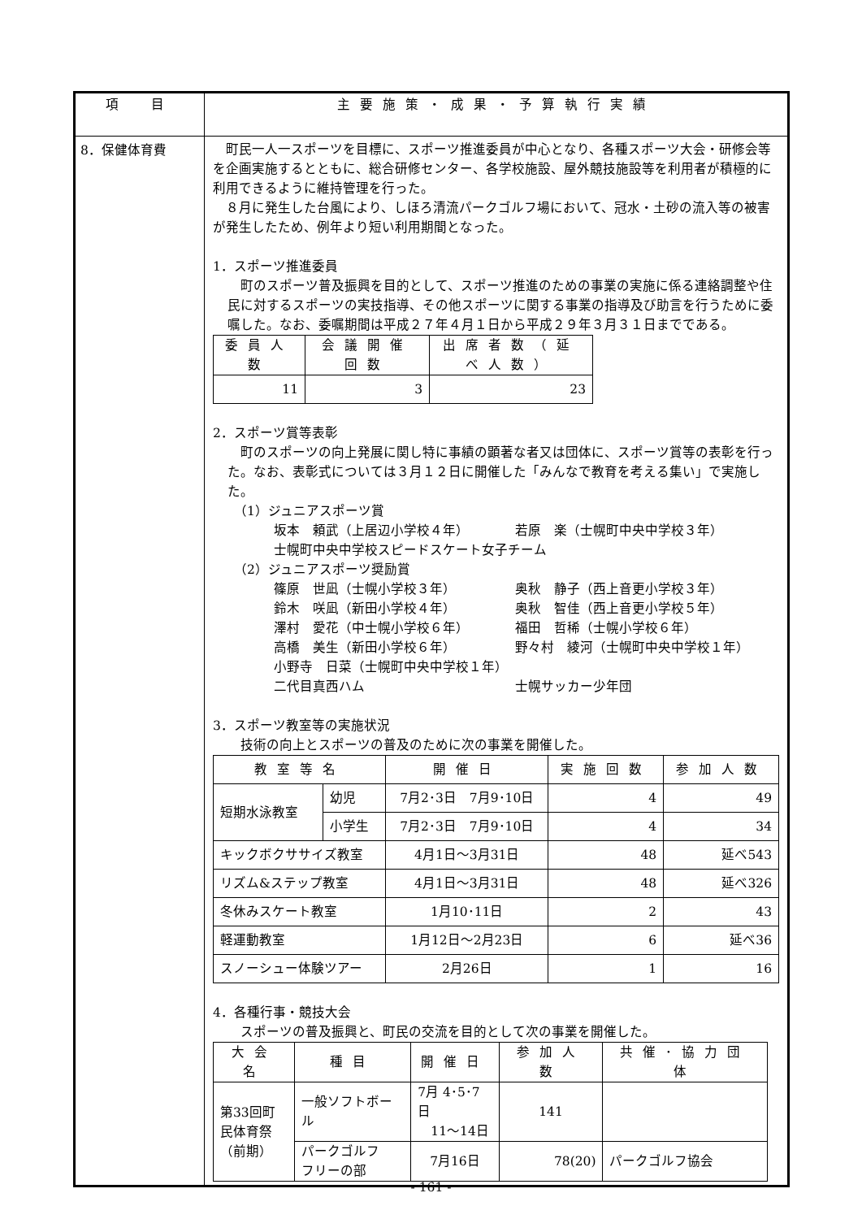| 項 目 | 主要施策・成果・予算執行実績 |
| --- | --- |
| 8．保健体育費 | 町民一人一スポーツを目標に、スポーツ推進委員が中心となり、各種スポーツ大会・研修会等を企画実施するとともに、総合研修センター、各学校施設、屋外競技施設等を利用者が積極的に利用できるように維持管理を行った。 ８月に発生した台風により、しほろ清流パークゴルフ場において、冠水・土砂の流入等の被害が発生したため、例年より短い利用期間となった。 1．スポーツ推進委員 町のスポーツ普及振興を目的として、スポーツ推進のための事業の実施に係る連絡調整や住民に対するスポーツの実技指導、その他スポーツに関する事業の指導及び助言を行うために委嘱した。なお、委嘱期間は平成２７年４月１日から平成２９年３月３１日までである。 / 委員人数 / 会議開催回数 / 出席者数（延べ人数） / / --- / --- / --- / / 11 / 3 / 23 / 2．スポーツ賞等表彰 町のスポーツの向上発展に関し特に事績の顕著な者又は団体に、スポーツ賞等の表彰を行った。なお、表彰式については３月１２日に開催した「みんなで教育を考える集い」で実施した。 （1）ジュニアスポーツ賞 坂本 頼武（上居辺小学校４年） 若原 楽（士幌町中央中学校３年） 士幌町中央中学校スピードスケート女子チーム （2）ジュニアスポーツ奨励賞 篠原 世凪（士幌小学校３年） 奥秋 静子（西上音更小学校３年） 鈴木 咲凪（新田小学校４年） 奥秋 智佳（西上音更小学校５年） 澤村 愛花（中士幌小学校６年） 福田 哲稀（士幌小学校６年） 高橋 美生（新田小学校６年） 野々村 綾河（士幌町中央中学校１年） 小野寺 日菜（士幌町中央中学校１年） 二代目真西ハム 士幌サッカー少年団 3．スポーツ教室等の実施状況 技術の向上とスポーツの普及のために次の事業を開催した。 / 教室等名 / / 開催日 / 実施回数 / 参加人数 / / --- / --- / --- / --- / --- / / 短期水泳教室 / 幼児 / 7月2･3日 7月9･10日 / 4 / 49 / / / 小学生 / 7月2･3日 7月9･10日 / 4 / 34 / / キックボクササイズ教室 / / 4月1日～3月31日 / 48 / 延べ543 / / リズム&ステップ教室 / / 4月1日～3月31日 / 48 / 延べ326 / / 冬休みスケート教室 / / 1月10･11日 / 2 / 43 / / 軽運動教室 / / 1月12日～2月23日 / 6 / 延べ36 / / スノーシュー体験ツアー / / 2月26日 / 1 / 16 / 4．各種行事・競技大会 スポーツの普及振興と、町民の交流を目的として次の事業を開催した。 / 大会名 / 種目 / 開催日 / 参加人数 / 共催･協力団体 / / --- / --- / --- / --- / --- / / 第33回町 民体育祭 （前期） / 一般ソフトボール / 7月 4･5･7日 11～14日 / 141 / / / / パークゴルフ フリーの部 / 7月16日 / 78(20) / パークゴルフ協会 / |
- 161 -